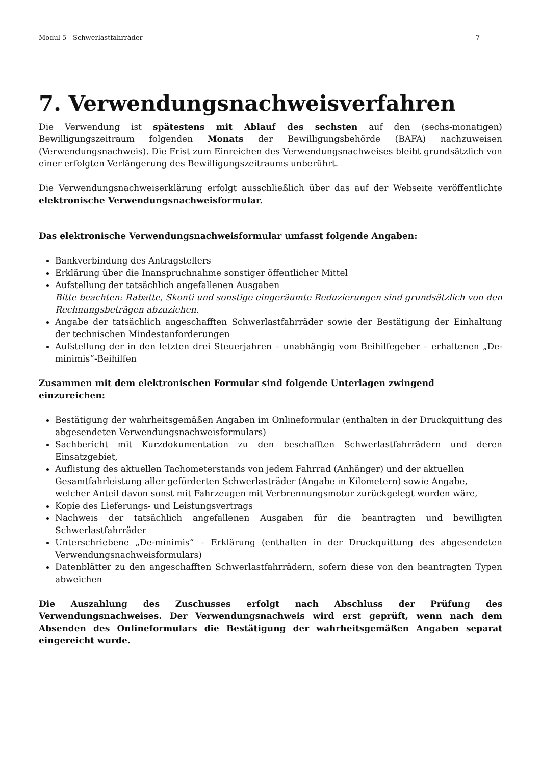Modul 5 - Schwerlastfahrräder 7
7. Verwendungsnachweisverfahren
Die Verwendung ist spätestens mit Ablauf des sechsten auf den (sechs-monatigen) Bewilligungszeitraum folgenden Monats der Bewilligungsbehörde (BAFA) nachzuweisen (Verwendungsnachweis). Die Frist zum Einreichen des Verwendungsnachweises bleibt grundsätzlich von einer erfolgten Verlängerung des Bewilligungszeitraums unberührt.
Die Verwendungsnachweiserklärung erfolgt ausschließlich über das auf der Webseite veröffentlichte elektronische Verwendungsnachweisformular.
Das elektronische Verwendungsnachweisformular umfasst folgende Angaben:
Bankverbindung des Antragstellers
Erklärung über die Inanspruchnahme sonstiger öffentlicher Mittel
Aufstellung der tatsächlich angefallenen Ausgaben
Bitte beachten: Rabatte, Skonti und sonstige eingeräumte Reduzierungen sind grundsätzlich von den Rechnungsbeträgen abzuziehen.
Angabe der tatsächlich angeschafften Schwerlastfahrräder sowie der Bestätigung der Einhaltung der technischen Mindestanforderungen
Aufstellung der in den letzten drei Steuerjahren – unabhängig vom Beihilfegeber – erhaltenen „De-minimis“-Beihilfen
Zusammen mit dem elektronischen Formular sind folgende Unterlagen zwingend einzureichen:
Bestätigung der wahrheitsgemäßen Angaben im Onlineformular (enthalten in der Druckquittung des abgesendeten Verwendungsnachweisformulars)
Sachbericht mit Kurzdokumentation zu den beschafften Schwerlastfahrrädern und deren Einsatzgebiet,
Auflistung des aktuellen Tachometerstands von jedem Fahrrad (Anhänger) und der aktuellen Gesamtfahrleistung aller geförderten Schwerlasträder (Angabe in Kilometern) sowie Angabe, welcher Anteil davon sonst mit Fahrzeugen mit Verbrennungsmotor zurückgelegt worden wäre,
Kopie des Lieferungs- und Leistungsvertrags
Nachweis der tatsächlich angefallenen Ausgaben für die beantragten und bewilligten Schwerlastfahrräder
Unterschriebene „De-minimis“ – Erklärung (enthalten in der Druckquittung des abgesendeten Verwendungsnachweisformulars)
Datenblätter zu den angeschafften Schwerlastfahrrädern, sofern diese von den beantragten Typen abweichen
Die Auszahlung des Zuschusses erfolgt nach Abschluss der Prüfung des Verwendungsnachweises. Der Verwendungsnachweis wird erst geprüft, wenn nach dem Absenden des Onlineformulars die Bestätigung der wahrheitsgemäßen Angaben separat eingereicht wurde.